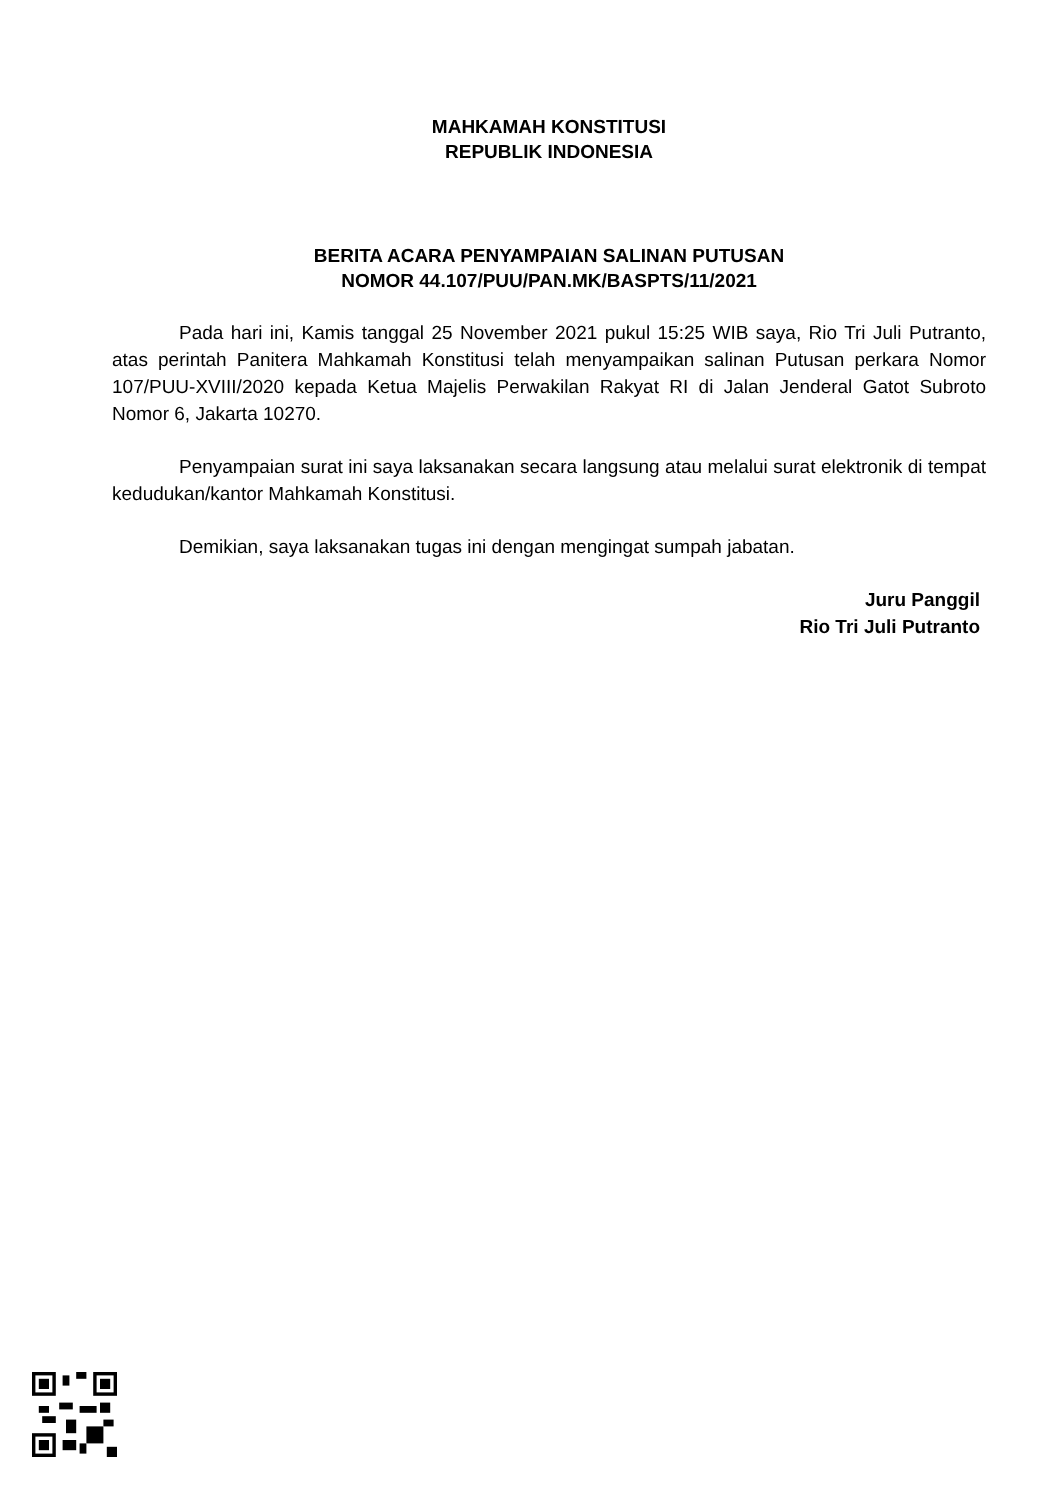MAHKAMAH KONSTITUSI
REPUBLIK INDONESIA
BERITA ACARA PENYAMPAIAN SALINAN PUTUSAN
NOMOR 44.107/PUU/PAN.MK/BASPTS/11/2021
Pada hari ini, Kamis tanggal 25 November 2021 pukul 15:25 WIB saya, Rio Tri Juli Putranto, atas perintah Panitera Mahkamah Konstitusi telah menyampaikan salinan Putusan perkara Nomor 107/PUU-XVIII/2020 kepada Ketua Majelis Perwakilan Rakyat RI di Jalan Jenderal Gatot Subroto Nomor 6, Jakarta 10270.
Penyampaian surat ini saya laksanakan secara langsung atau melalui surat elektronik di tempat kedudukan/kantor Mahkamah Konstitusi.
Demikian, saya laksanakan tugas ini dengan mengingat sumpah jabatan.
Juru Panggil
Rio Tri Juli Putranto